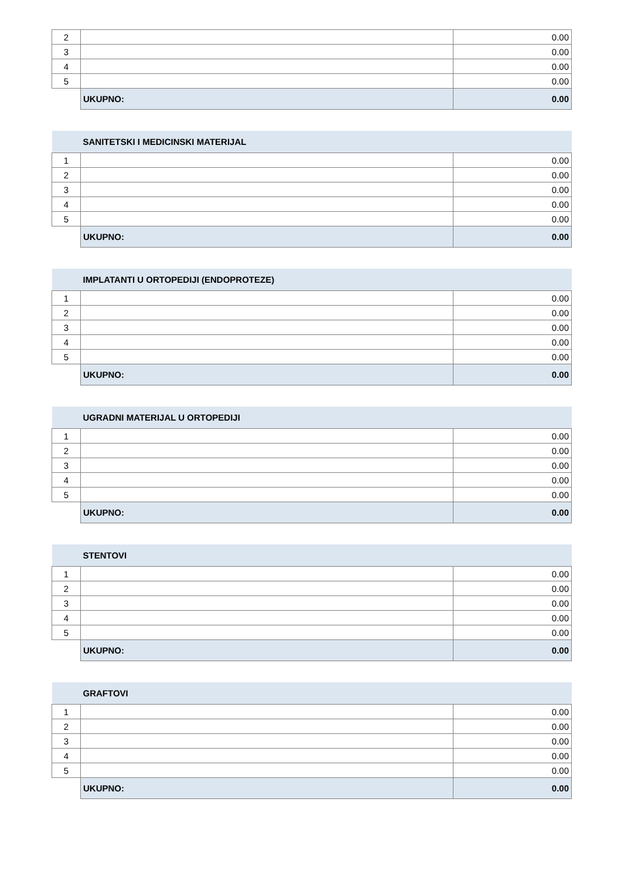| 2 | | 0.00 |
| 3 | | 0.00 |
| 4 | | 0.00 |
| 5 | | 0.00 |
| | UKUPNO: | 0.00 |
| | SANITETSKI I MEDICINSKI MATERIJAL | |
| 1 | | 0.00 |
| 2 | | 0.00 |
| 3 | | 0.00 |
| 4 | | 0.00 |
| 5 | | 0.00 |
| | UKUPNO: | 0.00 |
| | IMPLATANTI U ORTOPEDIJI (ENDOPROTEZE) | |
| 1 | | 0.00 |
| 2 | | 0.00 |
| 3 | | 0.00 |
| 4 | | 0.00 |
| 5 | | 0.00 |
| | UKUPNO: | 0.00 |
| | UGRADNI MATERIJAL U ORTOPEDIJI | |
| 1 | | 0.00 |
| 2 | | 0.00 |
| 3 | | 0.00 |
| 4 | | 0.00 |
| 5 | | 0.00 |
| | UKUPNO: | 0.00 |
| | STENTOVI | |
| 1 | | 0.00 |
| 2 | | 0.00 |
| 3 | | 0.00 |
| 4 | | 0.00 |
| 5 | | 0.00 |
| | UKUPNO: | 0.00 |
| | GRAFTOVI | |
| 1 | | 0.00 |
| 2 | | 0.00 |
| 3 | | 0.00 |
| 4 | | 0.00 |
| 5 | | 0.00 |
| | UKUPNO: | 0.00 |